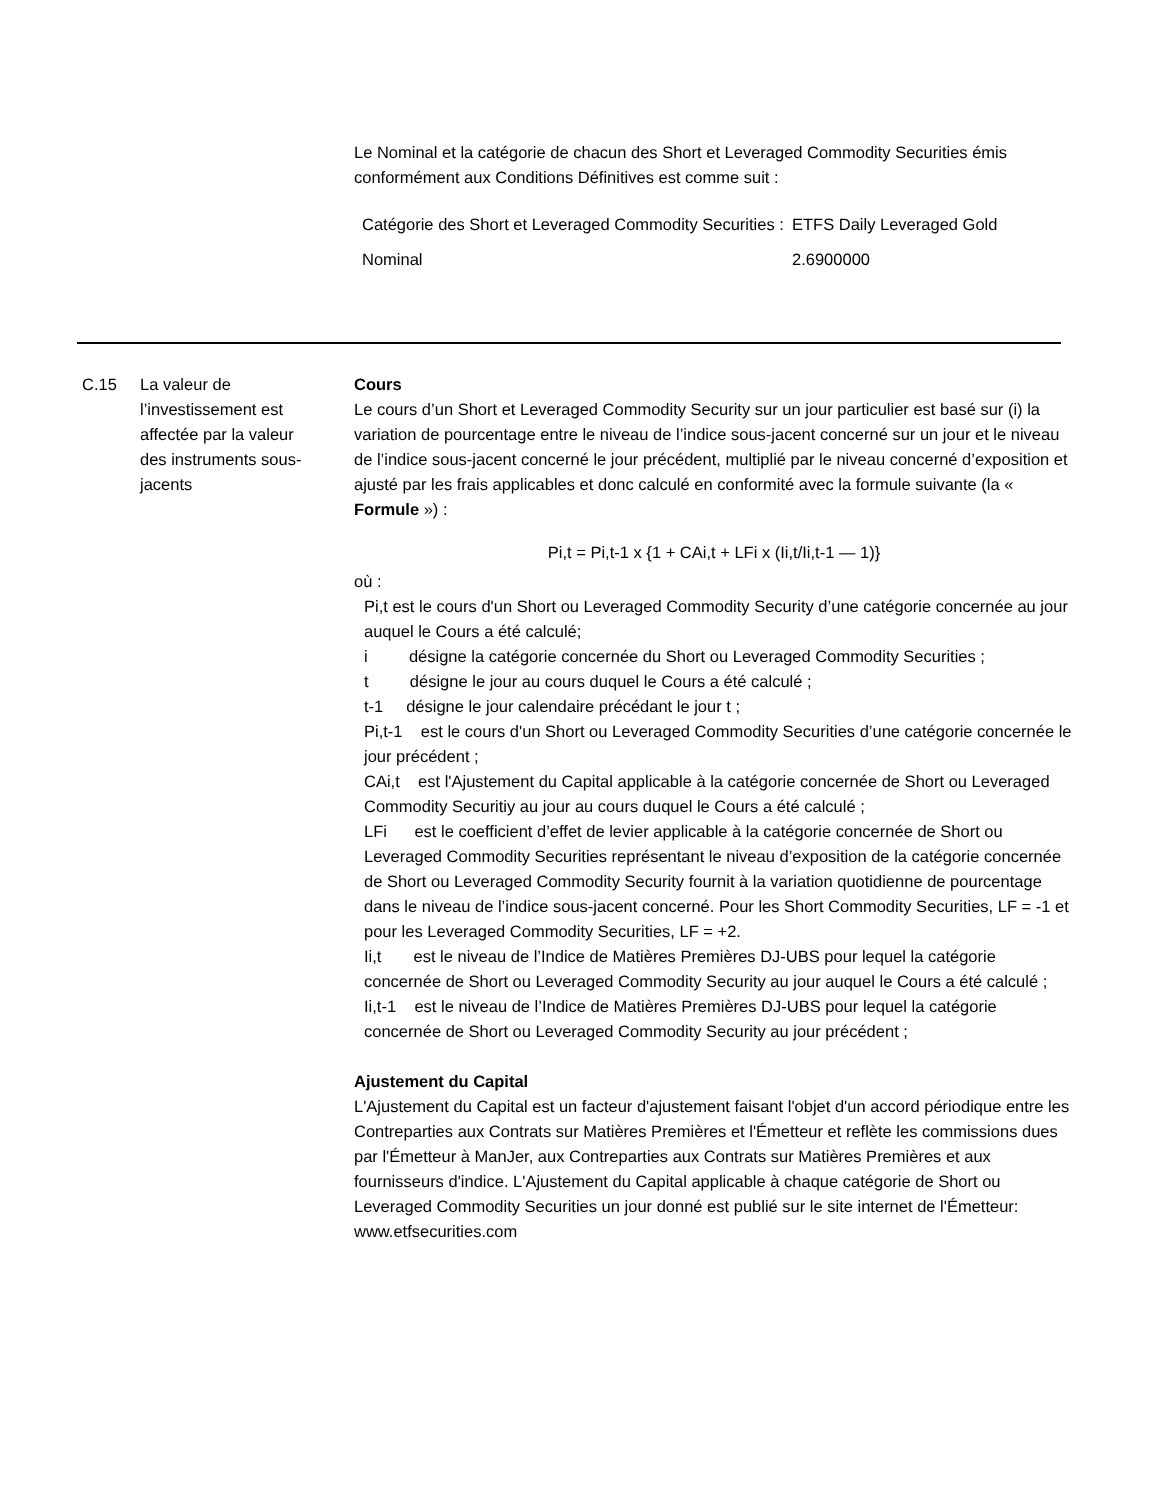Le Nominal et la catégorie de chacun des Short et Leveraged Commodity Securities émis conformément aux Conditions Définitives est comme suit :
| Catégorie des Short et Leveraged Commodity Securities : | ETFS Daily Leveraged Gold |
| Nominal | 2.6900000 |
C.15 La valeur de l’investissement est affectée par la valeur des instruments sous-jacents
Cours
Le cours d’un Short et Leveraged Commodity Security sur un jour particulier est basé sur (i) la variation de pourcentage entre le niveau de l’indice sous-jacent concerné sur un jour et le niveau de l’indice sous-jacent concerné le jour précédent, multiplié par le niveau concerné d’exposition et ajusté par les frais applicables et donc calculé en conformité avec la formule suivante (la « Formule ») :
Pi,t = Pi,t-1 x {1 + CAi,t + LFi x (Ii,t/Ii,t-1 — 1)}
où :
Pi,t est le cours d'un Short ou Leveraged Commodity Security d’une catégorie concernée au jour auquel le Cours a été calculé;
i désigne la catégorie concernée du Short ou Leveraged Commodity Securities ;
t désigne le jour au cours duquel le Cours a été calculé ;
t-1 désigne le jour calendaire précédant le jour t ;
Pi,t-1 est le cours d'un Short ou Leveraged Commodity Securities d’une catégorie concernée le jour précédent ;
CAi,t est l'Ajustement du Capital applicable à la catégorie concernée de Short ou Leveraged Commodity Securitiy au jour au cours duquel le Cours a été calculé ;
LFi est le coefficient d’effet de levier applicable à la catégorie concernée de Short ou Leveraged Commodity Securities représentant le niveau d’exposition de la catégorie concernée de Short ou Leveraged Commodity Security fournit à la variation quotidienne de pourcentage dans le niveau de l’indice sous-jacent concerné. Pour les Short Commodity Securities, LF = -1 et pour les Leveraged Commodity Securities, LF = +2.
Ii,t est le niveau de l’Indice de Matières Premières DJ-UBS pour lequel la catégorie concernée de Short ou Leveraged Commodity Security au jour auquel le Cours a été calculé ;
Ii,t-1 est le niveau de l’Indice de Matières Premières DJ-UBS pour lequel la catégorie concernée de Short ou Leveraged Commodity Security au jour précédent ;
Ajustement du Capital
L'Ajustement du Capital est un facteur d'ajustement faisant l'objet d'un accord périodique entre les Contreparties aux Contrats sur Matières Premières et l'Émetteur et reflète les commissions dues par l'Émetteur à ManJer, aux Contreparties aux Contrats sur Matières Premières et aux fournisseurs d'indice. L'Ajustement du Capital applicable à chaque catégorie de Short ou Leveraged Commodity Securities un jour donné est publié sur le site internet de l'Émetteur: www.etfsecurities.com